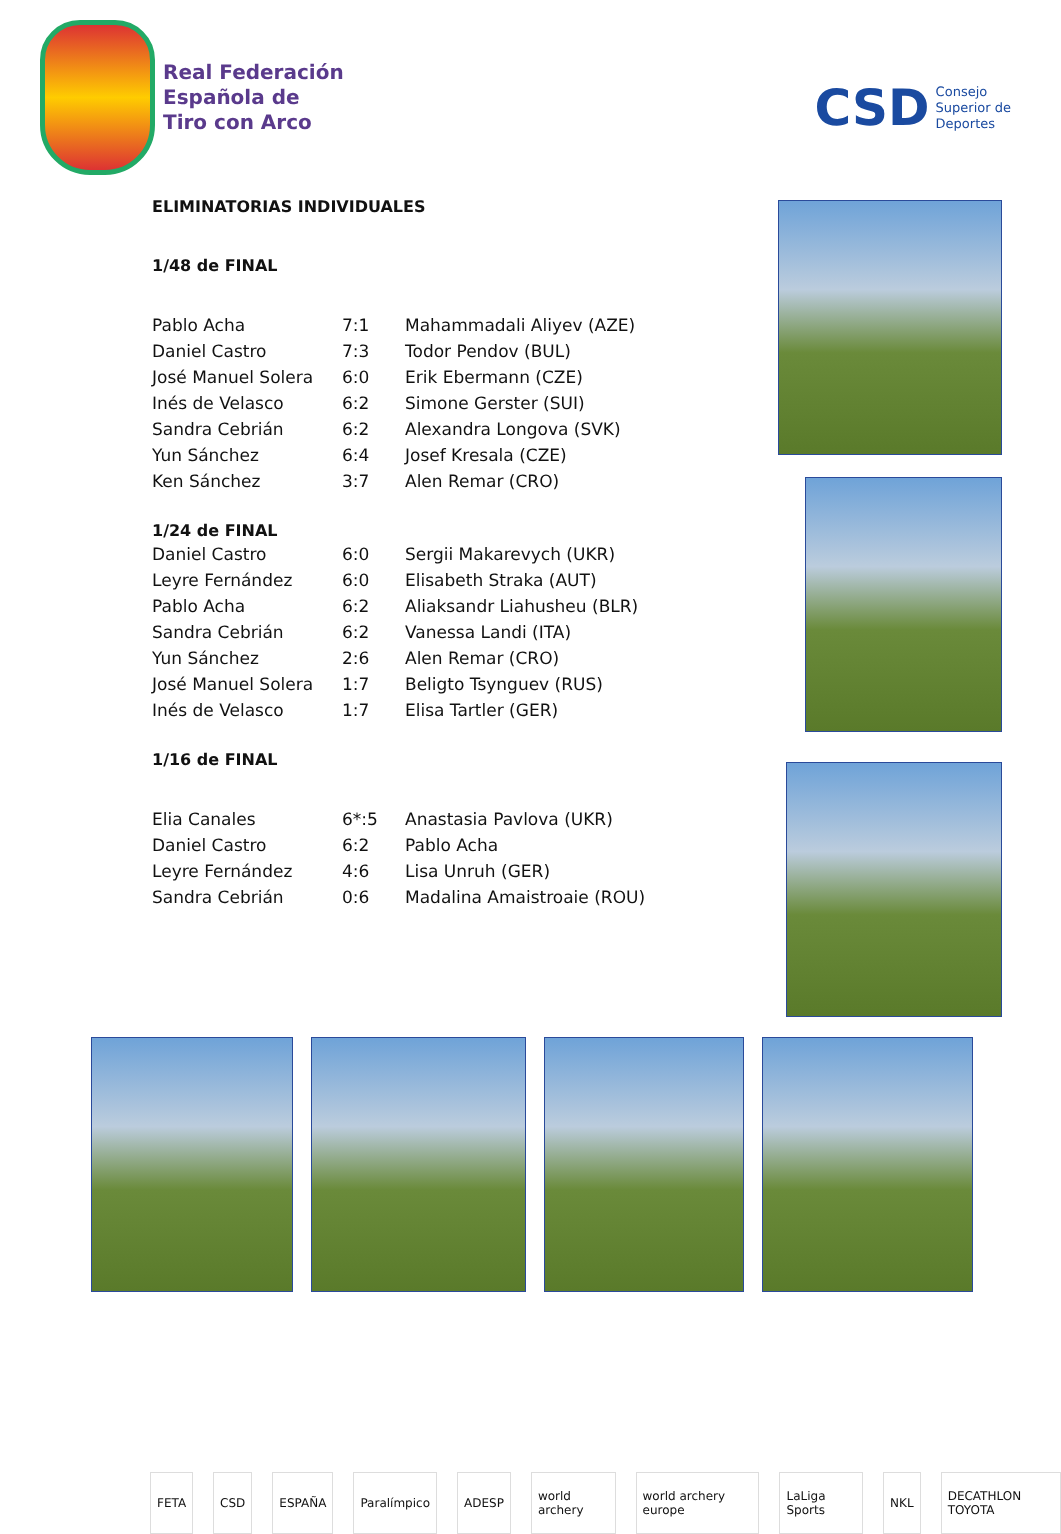Real Federación
Española de
Tiro con Arco
CSD Consejo
Superior de
Deportes
ELIMINATORIAS INDIVIDUALES
1/48 de FINAL
| Pablo Acha | 7:1 | Mahammadali Aliyev (AZE) |
| Daniel Castro | 7:3 | Todor Pendov (BUL) |
| José Manuel Solera | 6:0 | Erik Ebermann (CZE) |
| Inés de Velasco | 6:2 | Simone Gerster (SUI) |
| Sandra Cebrián | 6:2 | Alexandra Longova (SVK) |
| Yun Sánchez | 6:4 | Josef Kresala (CZE) |
| Ken Sánchez | 3:7 | Alen Remar (CRO) |
1/24 de FINAL
| Daniel Castro | 6:0 | Sergii Makarevych (UKR) |
| Leyre Fernández | 6:0 | Elisabeth Straka (AUT) |
| Pablo Acha | 6:2 | Aliaksandr Liahusheu (BLR) |
| Sandra Cebrián | 6:2 | Vanessa Landi (ITA) |
| Yun Sánchez | 2:6 | Alen Remar (CRO) |
| José Manuel Solera | 1:7 | Beligto Tsynguev (RUS) |
| Inés de Velasco | 1:7 | Elisa Tartler (GER) |
1/16 de FINAL
| Elia Canales | 6*:5 | Anastasia Pavlova (UKR) |
| Daniel Castro | 6:2 | Pablo Acha |
| Leyre Fernández | 4:6 | Lisa Unruh (GER) |
| Sandra Cebrián | 0:6 | Madalina Amaistroaie (ROU) |
FETA CSD ESPAÑA Paralímpico ADESP world archery world archery europe LaLiga Sports NKL DECATHLON TOYOTA